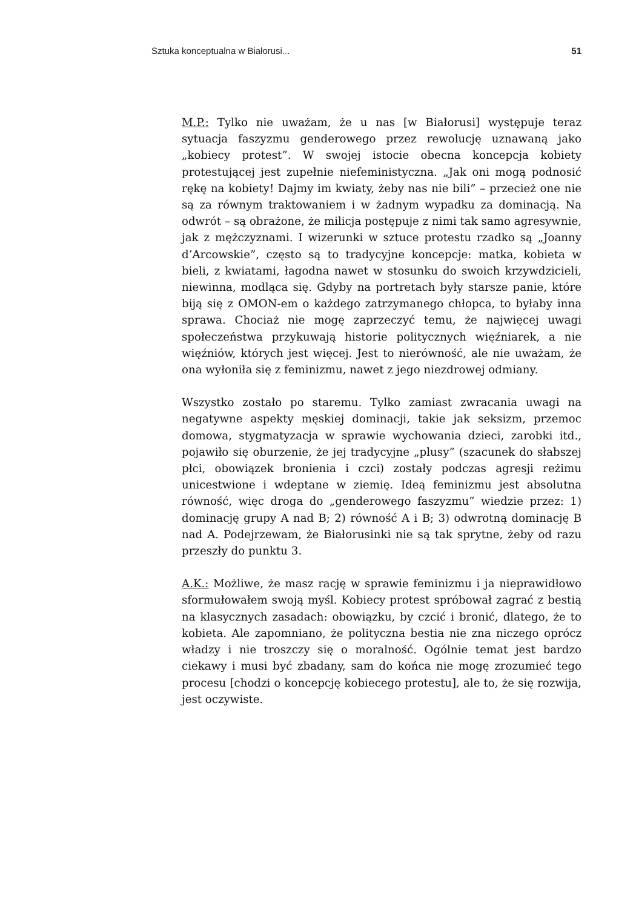Sztuka konceptualna w Białorusi... 51
M.P.: Tylko nie uważam, że u nas [w Białorusi] występuje teraz sytuacja faszyzmu genderowego przez rewolucję uznawaną jako „kobiecy protest”. W swojej istocie obecna koncepcja kobiety protestującej jest zupełnie niefeministyczna. „Jak oni mogą podnosić rękę na kobiety! Dajmy im kwiaty, żeby nas nie bili” – przecież one nie są za równym traktowaniem i w żadnym wypadku za dominacją. Na odwrót – są obrażone, że milicja postępuje z nimi tak samo agresywnie, jak z mężczyznami. I wizerunki w sztuce protestu rzadko są „Joanny d’Arcowskie”, często są to tradycyjne koncepcje: matka, kobieta w bieli, z kwiatami, łagodna nawet w stosunku do swoich krzywdzicieli, niewinna, modląca się. Gdyby na portretach były starsze panie, które biją się z OMON-em o każdego zatrzymanego chłopca, to byłaby inna sprawa. Chociaż nie mogę zaprzeczyć temu, że najwięcej uwagi społeczeństwa przykuwają historie politycznych więźniarek, a nie więźniów, których jest więcej. Jest to nierówność, ale nie uważam, że ona wyłoniła się z feminizmu, nawet z jego niezdrowej odmiany.
Wszystko zostało po staremu. Tylko zamiast zwracania uwagi na negatywne aspekty męskiej dominacji, takie jak seksizm, przemoc domowa, stygmatyzacja w sprawie wychowania dzieci, zarobki itd., pojawiło się oburzenie, że jej tradycyjne „plusy” (szacunek do słabszej płci, obowiązek bronienia i czci) zostały podczas agresji reżimu unicestwione i wdeptane w ziemię. Ideą feminizmu jest absolutna równość, więc droga do „genderowego faszyzmu” wiedzie przez: 1) dominację grupy A nad B; 2) równość A i B; 3) odwrotną dominację B nad A. Podejrzewam, że Białorusinki nie są tak sprytne, żeby od razu przeszły do punktu 3.
A.K.: Możliwe, że masz rację w sprawie feminizmu i ja nieprawidłowo sformułowałem swoją myśl. Kobiecy protest spróbował zagrać z bestią na klasycznych zasadach: obowiązku, by czcić i bronić, dlatego, że to kobieta. Ale zapomniano, że polityczna bestia nie zna niczego oprócz władzy i nie troszczy się o moralność. Ogólnie temat jest bardzo ciekawy i musi być zbadany, sam do końca nie mogę zrozumieć tego procesu [chodzi o koncepcję kobiecego protestu], ale to, że się rozwija, jest oczywiste.